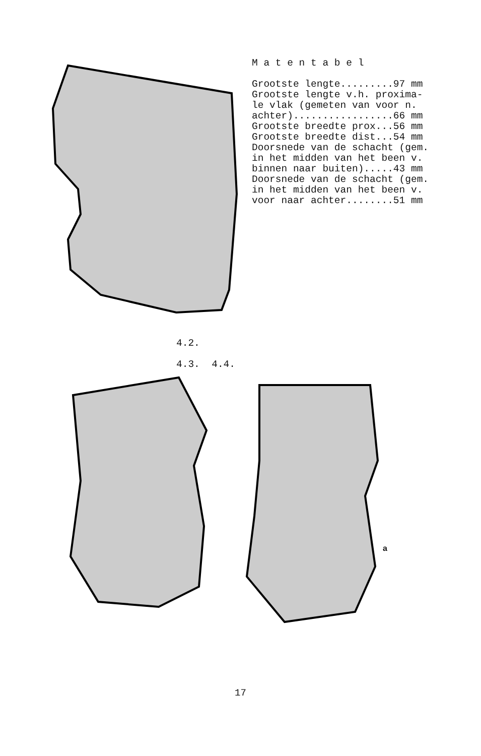M a t e n t a b e l Grootste lengte.........97 mm Grootste lengte v.h. proxima- le vlak (gemeten van voor n. achter).................66 mm Grootste breedte prox...56 mm Grootste breedte dist...54 mm Doorsnede van de schacht (gem. in het midden van het been v. binnen naar buiten).....43 mm Doorsnede van de schacht (gem. in het midden van het been v. voor naar achter........51 mm
4.2.
4.3. 4.4.
a
17